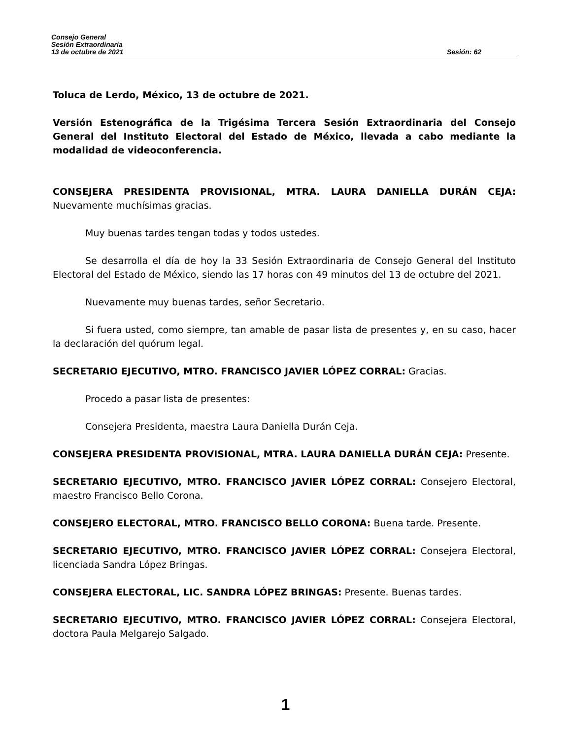Consejo General
Sesión Extraordinaria
13 de octubre de 2021 Sesión: 62
Toluca de Lerdo, México, 13 de octubre de 2021.
Versión Estenográfica de la Trigésima Tercera Sesión Extraordinaria del Consejo General del Instituto Electoral del Estado de México, llevada a cabo mediante la modalidad de videoconferencia.
CONSEJERA PRESIDENTA PROVISIONAL, MTRA. LAURA DANIELLA DURÁN CEJA: Nuevamente muchísimas gracias.
Muy buenas tardes tengan todas y todos ustedes.
Se desarrolla el día de hoy la 33 Sesión Extraordinaria de Consejo General del Instituto Electoral del Estado de México, siendo las 17 horas con 49 minutos del 13 de octubre del 2021.
Nuevamente muy buenas tardes, señor Secretario.
Si fuera usted, como siempre, tan amable de pasar lista de presentes y, en su caso, hacer la declaración del quórum legal.
SECRETARIO EJECUTIVO, MTRO. FRANCISCO JAVIER LÓPEZ CORRAL: Gracias.
Procedo a pasar lista de presentes:
Consejera Presidenta, maestra Laura Daniella Durán Ceja.
CONSEJERA PRESIDENTA PROVISIONAL, MTRA. LAURA DANIELLA DURÁN CEJA: Presente.
SECRETARIO EJECUTIVO, MTRO. FRANCISCO JAVIER LÓPEZ CORRAL: Consejero Electoral, maestro Francisco Bello Corona.
CONSEJERO ELECTORAL, MTRO. FRANCISCO BELLO CORONA: Buena tarde. Presente.
SECRETARIO EJECUTIVO, MTRO. FRANCISCO JAVIER LÓPEZ CORRAL: Consejera Electoral, licenciada Sandra López Bringas.
CONSEJERA ELECTORAL, LIC. SANDRA LÓPEZ BRINGAS: Presente. Buenas tardes.
SECRETARIO EJECUTIVO, MTRO. FRANCISCO JAVIER LÓPEZ CORRAL: Consejera Electoral, doctora Paula Melgarejo Salgado.
1